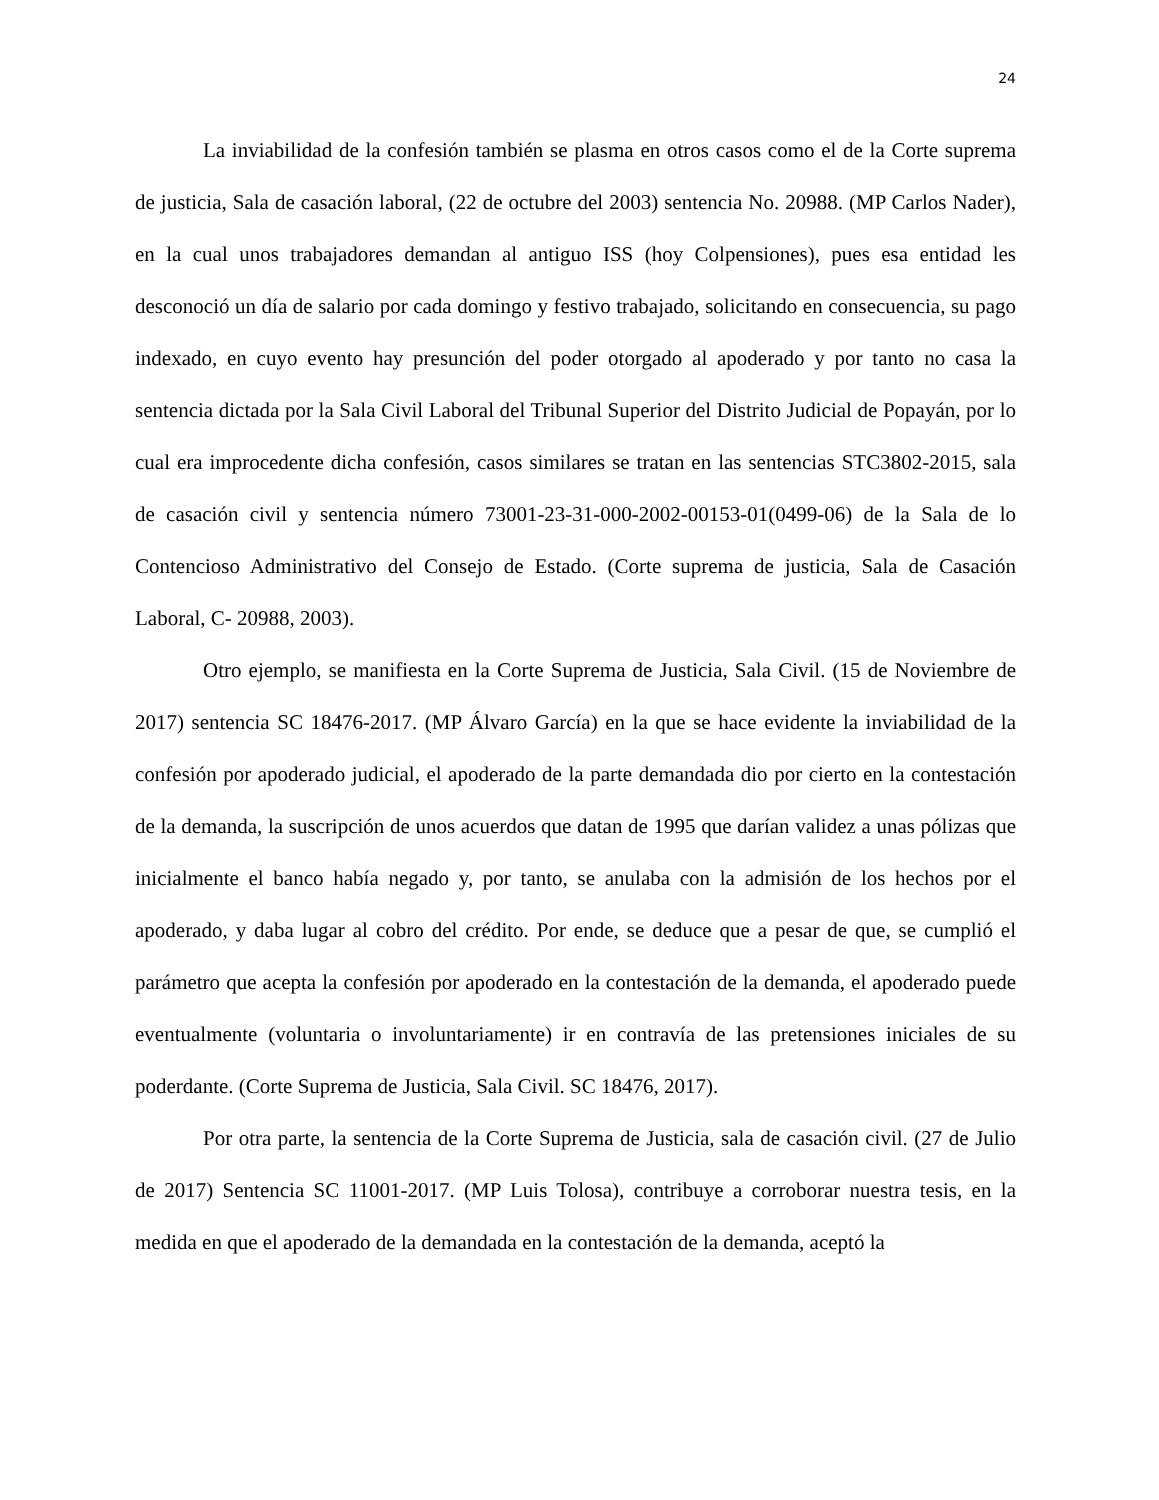24
La inviabilidad de la confesión también se plasma en otros casos como el de la Corte suprema de justicia, Sala de casación laboral, (22 de octubre del 2003) sentencia No. 20988. (MP Carlos Nader), en la cual unos trabajadores demandan al antiguo ISS (hoy Colpensiones), pues esa entidad les desconoció un día de salario por cada domingo y festivo trabajado, solicitando en consecuencia, su pago indexado, en cuyo evento hay presunción del poder otorgado al apoderado y por tanto no casa la sentencia dictada por la Sala Civil Laboral del Tribunal Superior del Distrito Judicial de Popayán, por lo cual era improcedente dicha confesión, casos similares se tratan en las sentencias STC3802-2015, sala de casación civil y sentencia número 73001-23-31-000-2002-00153-01(0499-06) de la Sala de lo Contencioso Administrativo del Consejo de Estado. (Corte suprema de justicia, Sala de Casación Laboral, C- 20988, 2003).
Otro ejemplo, se manifiesta en la Corte Suprema de Justicia, Sala Civil. (15 de Noviembre de 2017) sentencia SC 18476-2017. (MP Álvaro García) en la que se hace evidente la inviabilidad de la confesión por apoderado judicial, el apoderado de la parte demandada dio por cierto en la contestación de la demanda, la suscripción de unos acuerdos que datan de 1995 que darían validez a unas pólizas que inicialmente el banco había negado y, por tanto, se anulaba con la admisión de los hechos por el apoderado, y daba lugar al cobro del crédito. Por ende, se deduce que a pesar de que, se cumplió el parámetro que acepta la confesión por apoderado en la contestación de la demanda, el apoderado puede eventualmente (voluntaria o involuntariamente) ir en contravía de las pretensiones iniciales de su poderdante. (Corte Suprema de Justicia, Sala Civil. SC 18476, 2017).
Por otra parte, la sentencia de la Corte Suprema de Justicia, sala de casación civil. (27 de Julio de 2017) Sentencia SC 11001-2017. (MP Luis Tolosa), contribuye a corroborar nuestra tesis, en la medida en que el apoderado de la demandada en la contestación de la demanda, aceptó la